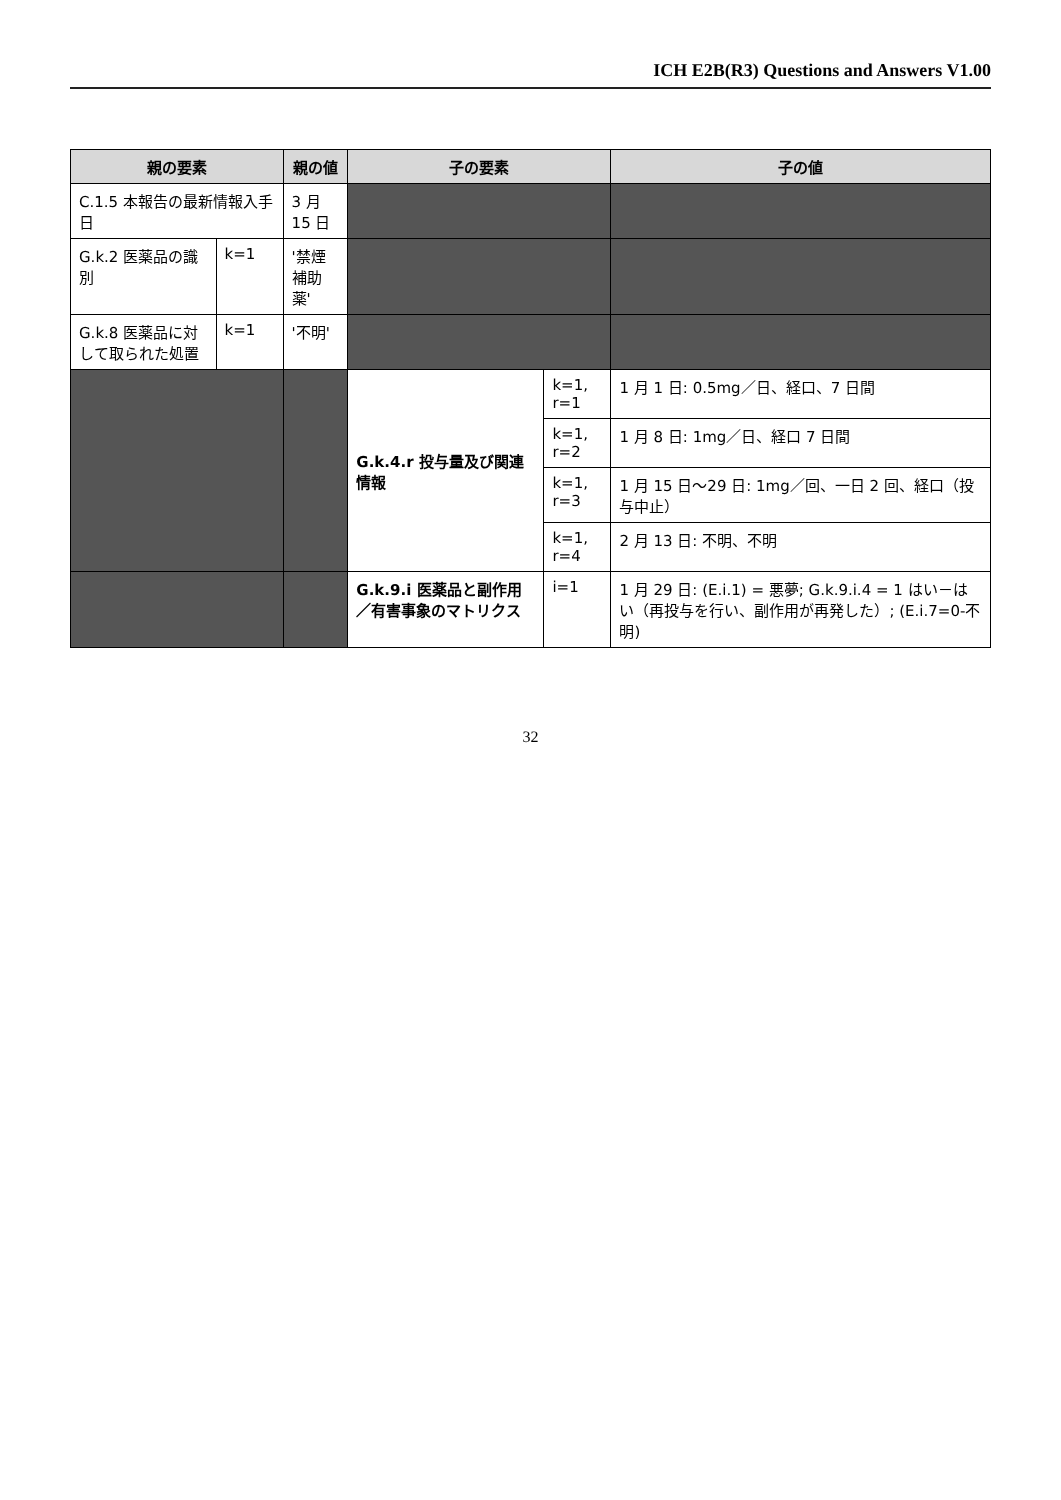ICH E2B(R3) Questions and Answers V1.00
| 親の要素 | | 親の値 | 子の要素 | | 子の値 |
| --- | --- | --- | --- | --- | --- |
| C.1.5 本報告の最新情報入手日 | | 3 月 15 日 | | | |
| G.k.2 医薬品の識別 | k=1 | '禁煙補助薬' | | | |
| G.k.8 医薬品に対して取られた処置 | k=1 | '不明' | | | |
| | | | G.k.4.r 投与量及び関連情報 | k=1, r=1 | 1 月 1 日: 0.5mg／日、経口、7 日間 |
| | | | | k=1, r=2 | 1 月 8 日: 1mg／日、経口 7 日間 |
| | | | | k=1, r=3 | 1 月 15 日～29 日: 1mg／回、一日 2 回、経口（投与中止） |
| | | | | k=1, r=4 | 2 月 13 日: 不明、不明 |
| | | | G.k.9.i 医薬品と副作用／有害事象のマトリクス | i=1 | 1 月 29 日: (E.i.1) = 悪夢; G.k.9.i.4 = 1 はい－はい（再投与を行い、副作用が再発した）; (E.i.7=0-不明) |
32